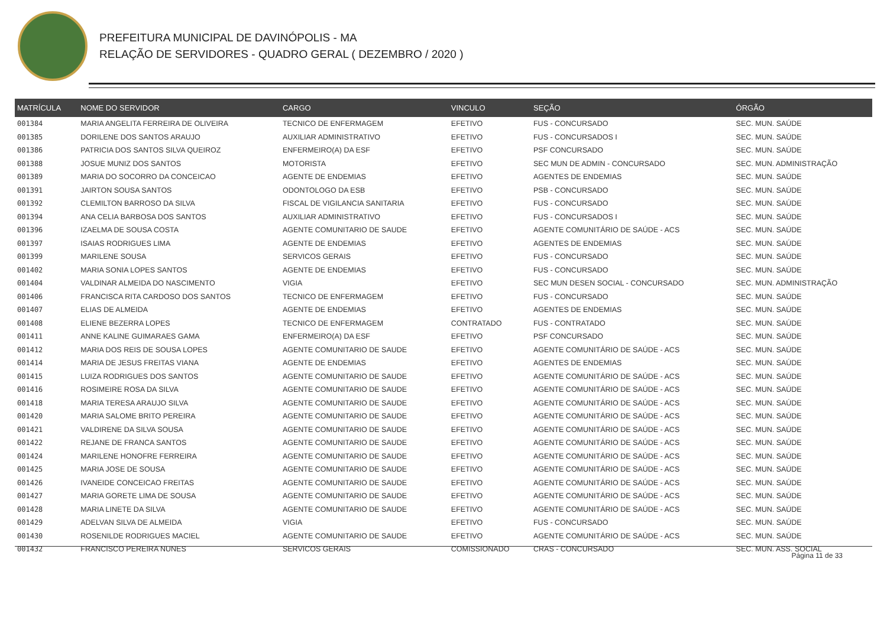PREFEITURA MUNICIPAL DE DAVINÓPOLIS - MA
RELAÇÃO DE SERVIDORES - QUADRO GERAL ( DEZEMBRO / 2020 )
| MATRÍCULA | NOME DO SERVIDOR | CARGO | VINCULO | SEÇÃO | ÓRGÃO |
| --- | --- | --- | --- | --- | --- |
| 001384 | MARIA ANGELITA FERREIRA DE OLIVEIRA | TECNICO DE ENFERMAGEM | EFETIVO | FUS - CONCURSADO | SEC. MUN. SAÚDE |
| 001385 | DORILENE DOS SANTOS ARAUJO | AUXILIAR ADMINISTRATIVO | EFETIVO | FUS - CONCURSADOS I | SEC. MUN. SAÚDE |
| 001386 | PATRICIA DOS SANTOS SILVA QUEIROZ | ENFERMEIRO(A) DA ESF | EFETIVO | PSF CONCURSADO | SEC. MUN. SAÚDE |
| 001388 | JOSUE MUNIZ DOS SANTOS | MOTORISTA | EFETIVO | SEC MUN DE ADMIN - CONCURSADO | SEC. MUN. ADMINISTRAÇÃO |
| 001389 | MARIA DO SOCORRO DA CONCEICAO | AGENTE DE ENDEMIAS | EFETIVO | AGENTES DE ENDEMIAS | SEC. MUN. SAÚDE |
| 001391 | JAIRTON SOUSA SANTOS | ODONTOLOGO DA ESB | EFETIVO | PSB - CONCURSADO | SEC. MUN. SAÚDE |
| 001392 | CLEMILTON BARROSO DA SILVA | FISCAL DE VIGILANCIA SANITARIA | EFETIVO | FUS - CONCURSADO | SEC. MUN. SAÚDE |
| 001394 | ANA CELIA BARBOSA DOS SANTOS | AUXILIAR ADMINISTRATIVO | EFETIVO | FUS - CONCURSADOS I | SEC. MUN. SAÚDE |
| 001396 | IZAELMA DE SOUSA COSTA | AGENTE COMUNITARIO DE SAUDE | EFETIVO | AGENTE COMUNITÁRIO DE SAÚDE - ACS | SEC. MUN. SAÚDE |
| 001397 | ISAIAS RODRIGUES LIMA | AGENTE DE ENDEMIAS | EFETIVO | AGENTES DE ENDEMIAS | SEC. MUN. SAÚDE |
| 001399 | MARILENE SOUSA | SERVICOS GERAIS | EFETIVO | FUS - CONCURSADO | SEC. MUN. SAÚDE |
| 001402 | MARIA SONIA LOPES SANTOS | AGENTE DE ENDEMIAS | EFETIVO | FUS - CONCURSADO | SEC. MUN. SAÚDE |
| 001404 | VALDINAR ALMEIDA DO NASCIMENTO | VIGIA | EFETIVO | SEC MUN DESEN SOCIAL - CONCURSADO | SEC. MUN. ADMINISTRAÇÃO |
| 001406 | FRANCISCA RITA CARDOSO DOS SANTOS | TECNICO DE ENFERMAGEM | EFETIVO | FUS - CONCURSADO | SEC. MUN. SAÚDE |
| 001407 | ELIAS DE ALMEIDA | AGENTE DE ENDEMIAS | EFETIVO | AGENTES DE ENDEMIAS | SEC. MUN. SAÚDE |
| 001408 | ELIENE BEZERRA LOPES | TECNICO DE ENFERMAGEM | CONTRATADO | FUS - CONTRATADO | SEC. MUN. SAÚDE |
| 001411 | ANNE KALINE GUIMARAES GAMA | ENFERMEIRO(A) DA ESF | EFETIVO | PSF CONCURSADO | SEC. MUN. SAÚDE |
| 001412 | MARIA DOS REIS DE SOUSA LOPES | AGENTE COMUNITARIO DE SAUDE | EFETIVO | AGENTE COMUNITÁRIO DE SAÚDE - ACS | SEC. MUN. SAÚDE |
| 001414 | MARIA DE JESUS FREITAS VIANA | AGENTE DE ENDEMIAS | EFETIVO | AGENTES DE ENDEMIAS | SEC. MUN. SAÚDE |
| 001415 | LUIZA RODRIGUES DOS SANTOS | AGENTE COMUNITARIO DE SAUDE | EFETIVO | AGENTE COMUNITÁRIO DE SAÚDE - ACS | SEC. MUN. SAÚDE |
| 001416 | ROSIMEIRE ROSA DA SILVA | AGENTE COMUNITARIO DE SAUDE | EFETIVO | AGENTE COMUNITÁRIO DE SAÚDE - ACS | SEC. MUN. SAÚDE |
| 001418 | MARIA TERESA ARAUJO SILVA | AGENTE COMUNITARIO DE SAUDE | EFETIVO | AGENTE COMUNITÁRIO DE SAÚDE - ACS | SEC. MUN. SAÚDE |
| 001420 | MARIA SALOME BRITO PEREIRA | AGENTE COMUNITARIO DE SAUDE | EFETIVO | AGENTE COMUNITÁRIO DE SAÚDE - ACS | SEC. MUN. SAÚDE |
| 001421 | VALDIRENE DA SILVA SOUSA | AGENTE COMUNITARIO DE SAUDE | EFETIVO | AGENTE COMUNITÁRIO DE SAÚDE - ACS | SEC. MUN. SAÚDE |
| 001422 | REJANE DE FRANCA SANTOS | AGENTE COMUNITARIO DE SAUDE | EFETIVO | AGENTE COMUNITÁRIO DE SAÚDE - ACS | SEC. MUN. SAÚDE |
| 001424 | MARILENE HONOFRE FERREIRA | AGENTE COMUNITARIO DE SAUDE | EFETIVO | AGENTE COMUNITÁRIO DE SAÚDE - ACS | SEC. MUN. SAÚDE |
| 001425 | MARIA JOSE DE SOUSA | AGENTE COMUNITARIO DE SAUDE | EFETIVO | AGENTE COMUNITÁRIO DE SAÚDE - ACS | SEC. MUN. SAÚDE |
| 001426 | IVANEIDE CONCEICAO FREITAS | AGENTE COMUNITARIO DE SAUDE | EFETIVO | AGENTE COMUNITÁRIO DE SAÚDE - ACS | SEC. MUN. SAÚDE |
| 001427 | MARIA GORETE LIMA DE SOUSA | AGENTE COMUNITARIO DE SAUDE | EFETIVO | AGENTE COMUNITÁRIO DE SAÚDE - ACS | SEC. MUN. SAÚDE |
| 001428 | MARIA LINETE DA SILVA | AGENTE COMUNITARIO DE SAUDE | EFETIVO | AGENTE COMUNITÁRIO DE SAÚDE - ACS | SEC. MUN. SAÚDE |
| 001429 | ADELVAN SILVA DE ALMEIDA | VIGIA | EFETIVO | FUS - CONCURSADO | SEC. MUN. SAÚDE |
| 001430 | ROSENILDE RODRIGUES MACIEL | AGENTE COMUNITARIO DE SAUDE | EFETIVO | AGENTE COMUNITÁRIO DE SAÚDE - ACS | SEC. MUN. SAÚDE |
| 001432 | FRANCISCO PEREIRA NUNES | SERVICOS GERAIS | COMISSIONADO | CRAS - CONCURSADO | SEC. MUN. ASS. SOCIAL |
Página 11 de 33